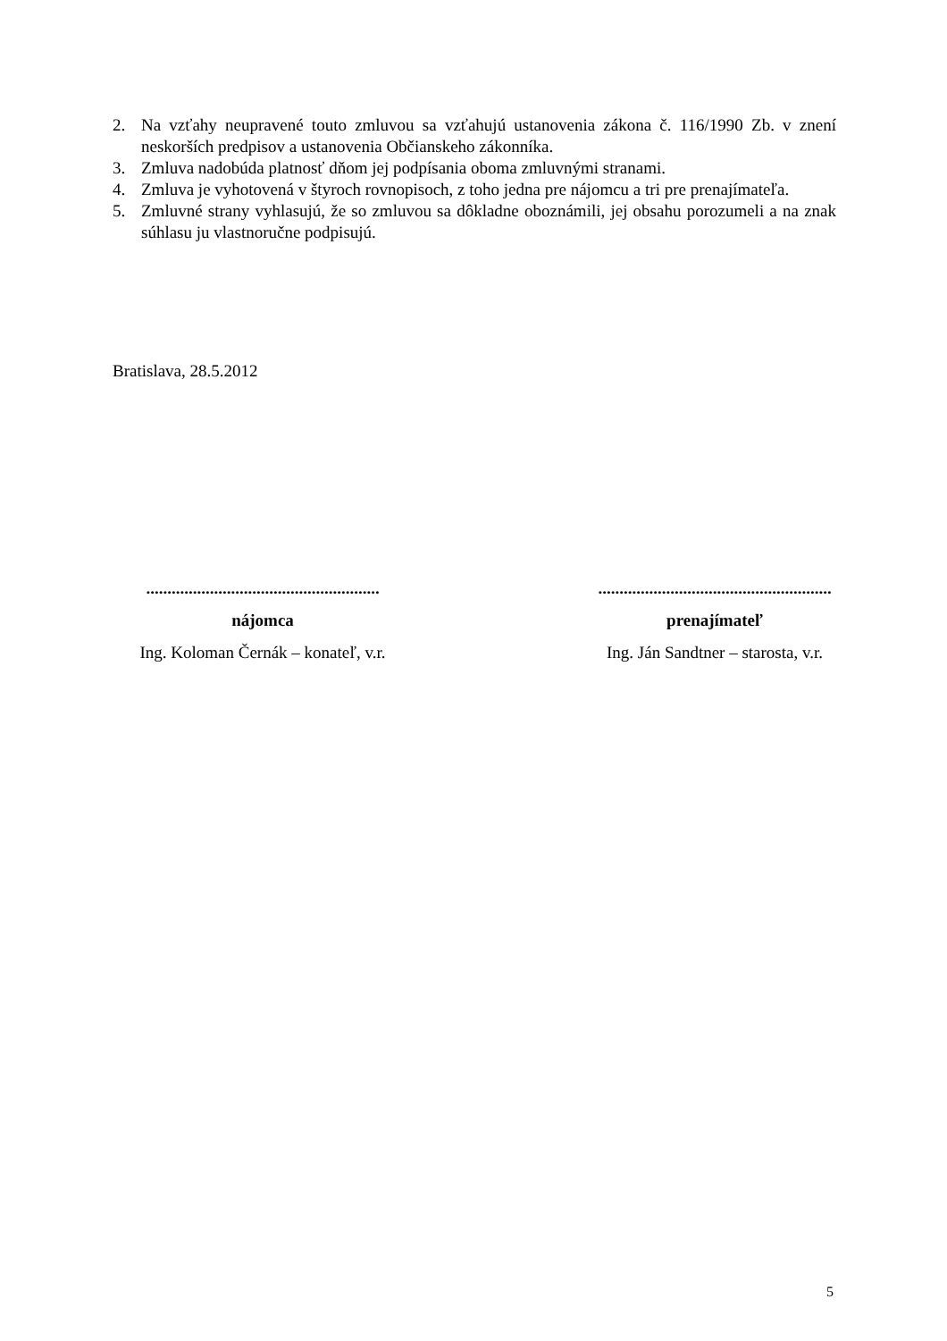2. Na vzťahy neupravené touto zmluvou sa vzťahujú ustanovenia zákona č. 116/1990 Zb. v znení neskorších predpisov a ustanovenia Občianskeho zákonníka.
3. Zmluva nadobúda platnosť dňom jej podpísania oboma zmluvnými stranami.
4. Zmluva je vyhotovená v štyroch rovnopisoch, z toho jedna pre nájomcu a tri pre prenajímateľa.
5. Zmluvné strany vyhlasujú, že so zmluvou sa dôkladne oboznámili, jej obsahu porozumeli a na znak súhlasu ju vlastnoručne podpisujú.
Bratislava, 28.5.2012
.......................................................
nájomca
Ing. Koloman Černák – konateľ, v.r.
.......................................................
prenajímateľ
Ing. Ján Sandtner – starosta, v.r.
5